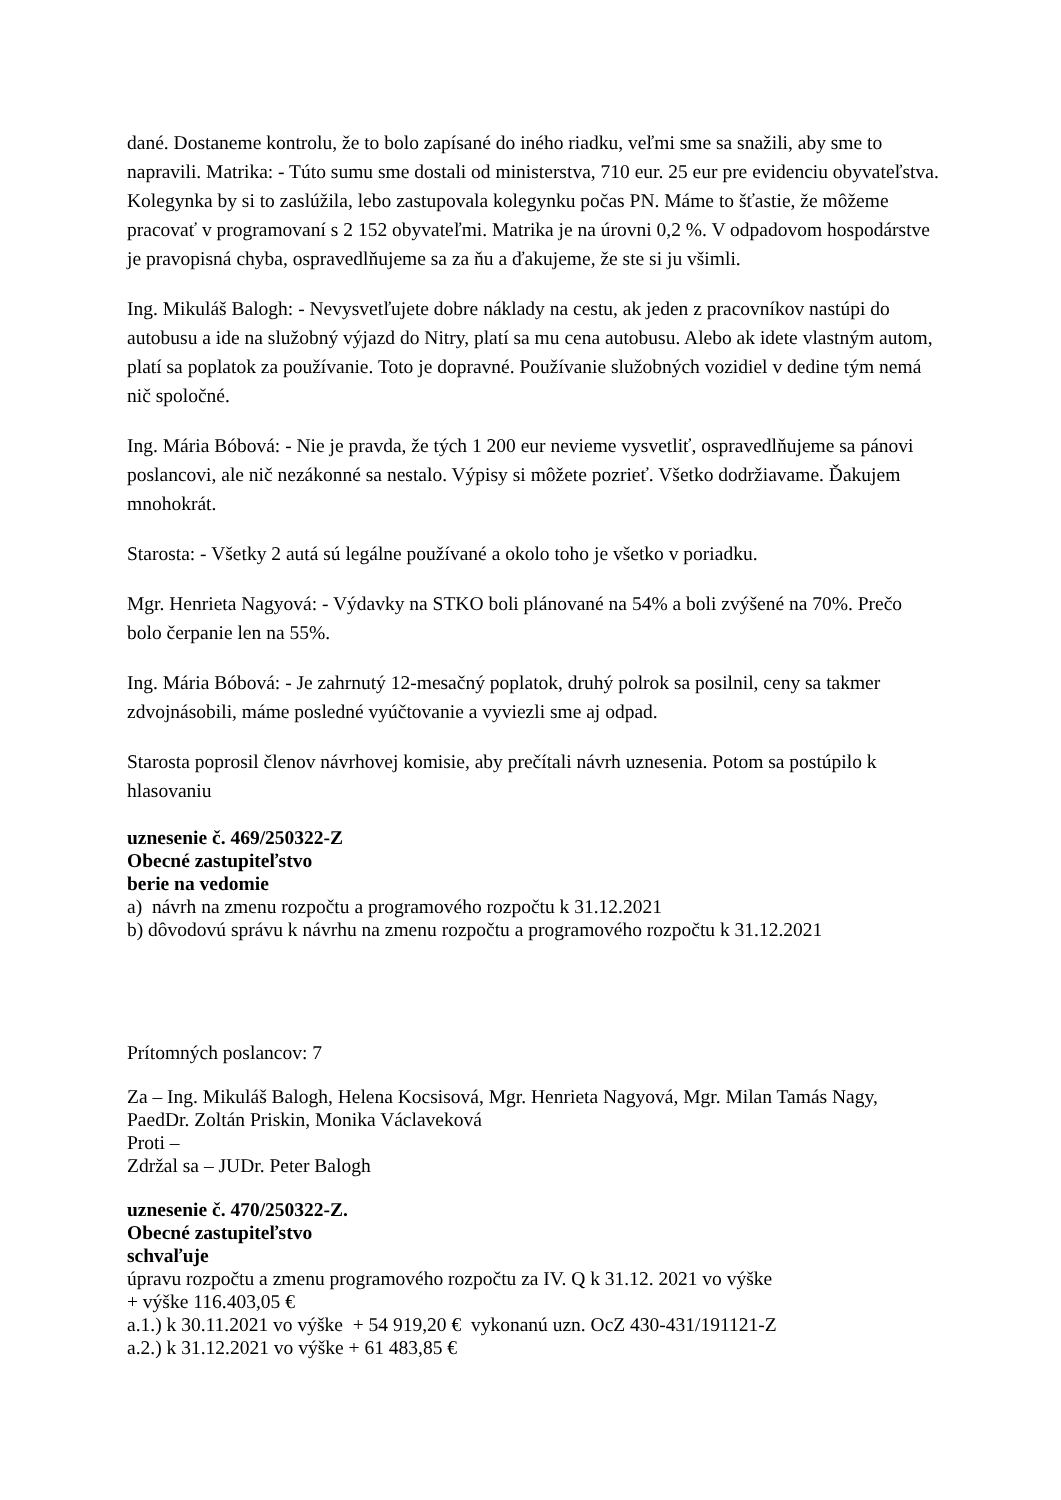dané. Dostaneme kontrolu, že to bolo zapísané do iného riadku, veľmi sme sa snažili, aby sme to napravili. Matrika: - Túto sumu sme dostali od ministerstva, 710 eur. 25 eur pre evidenciu obyvateľstva. Kolegynka by si to zaslúžila, lebo zastupovala kolegynku počas PN. Máme to šťastie, že môžeme pracovať v programovaní s 2 152 obyvateľmi. Matrika je na úrovni 0,2 %. V odpadovom hospodárstve je pravopisná chyba, ospravedlňujeme sa za ňu a ďakujeme, že ste si ju všimli.
Ing. Mikuláš Balogh: - Nevysvetľujete dobre náklady na cestu, ak jeden z pracovníkov nastúpi do autobusu a ide na služobný výjazd do Nitry, platí sa mu cena autobusu. Alebo ak idete vlastným autom, platí sa poplatok za používanie. Toto je dopravné. Používanie služobných vozidiel v dedine tým nemá nič spoločné.
Ing. Mária Bóbová: - Nie je pravda, že tých 1 200 eur nevieme vysvetliť, ospravedlňujeme sa pánovi poslancovi, ale nič nezákonné sa nestalo. Výpisy si môžete pozrieť. Všetko dodržiavame. Ďakujem mnohokrát.
Starosta: - Všetky 2 autá sú legálne používané a okolo toho je všetko v poriadku.
Mgr. Henrieta Nagyová: - Výdavky na STKO boli plánované na 54% a boli zvýšené na 70%. Prečo bolo čerpanie len na 55%.
Ing. Mária Bóbová: - Je zahrnutý 12-mesačný poplatok, druhý polrok sa posilnil, ceny sa takmer zdvojnásobili, máme posledné vyúčtovanie a vyviezli sme aj odpad.
Starosta poprosil členov návrhovej komisie, aby prečítali návrh uznesenia. Potom sa postúpilo k hlasovaniu
uznesenie č. 469/250322-Z
Obecné zastupiteľstvo
berie na vedomie
a) návrh na zmenu rozpočtu a programového rozpočtu k 31.12.2021
b) dôvodovú správu k návrhu na zmenu rozpočtu a programového rozpočtu k 31.12.2021
Prítomných poslancov: 7
Za – Ing. Mikuláš Balogh, Helena Kocsisová, Mgr. Henrieta Nagyová, Mgr. Milan Tamás Nagy, PaedDr. Zoltán Priskin, Monika Václaveková
Proti –
Zdržal sa – JUDr. Peter Balogh
uznesenie č. 470/250322-Z.
Obecné zastupiteľstvo
schvaľuje
úpravu rozpočtu a zmenu programového rozpočtu za IV. Q k 31.12. 2021 vo výške
+ výške 116.403,05 €
a.1.) k 30.11.2021 vo výške + 54 919,20 € vykonanú uzn. OcZ 430-431/191121-Z
a.2.) k 31.12.2021 vo výške + 61 483,85 €